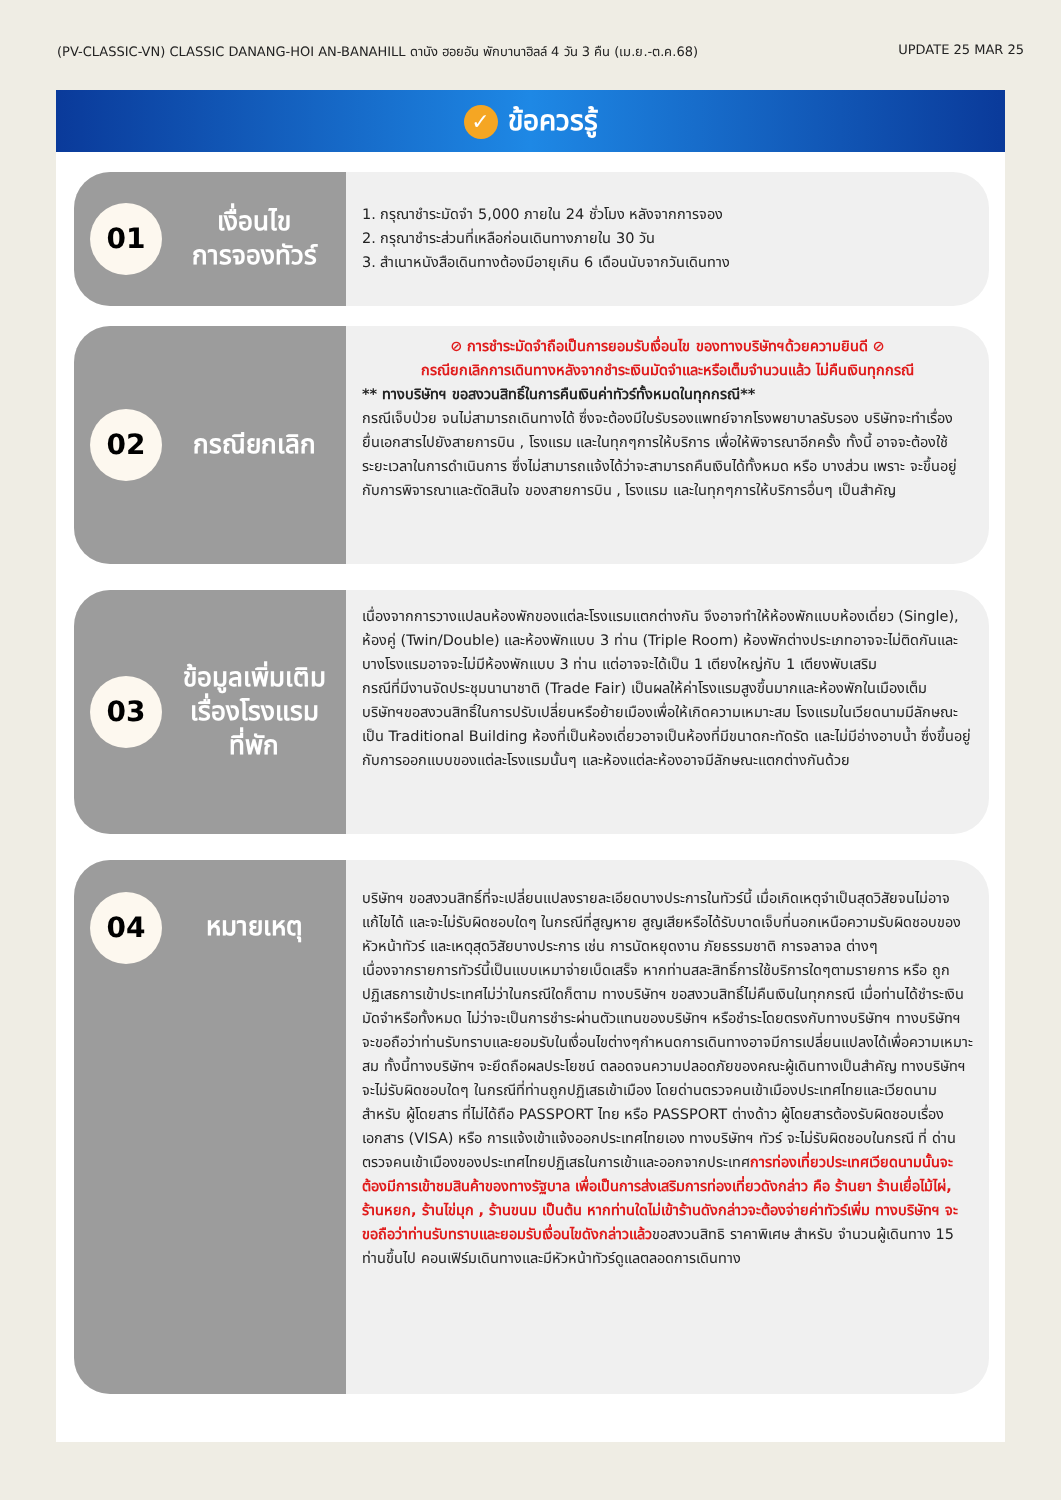(PV-CLASSIC-VN) CLASSIC DANANG-HOI AN-BANAHILL ดานัง ฮอยอัน พักบานาฮิลล์ 4 วัน 3 คืน (เม.ย.-ต.ค.68) UPDATE 25 MAR 25
✓ ข้อควรรู้
01
เงื่อนไข
การจองทัวร์
1. กรุณาชำระมัดจำ 5,000 ภายใน 24 ชั่วโมง หลังจากการจอง
2. กรุณาชำระส่วนที่เหลือก่อนเดินทางภายใน 30 วัน
3. สำเนาหนังสือเดินทางต้องมีอายุเกิน 6 เดือนนับจากวันเดินทาง
02
กรณียกเลิก
⊘ การชำระมัดจำถือเป็นการยอมรับเงื่อนไข ของทางบริษัทฯด้วยความยินดี ⊘
กรณียกเลิกการเดินทางหลังจากชำระเงินมัดจำและหรือเต็มจำนวนแล้ว ไม่คืนเงินทุกกรณี
** ทางบริษัทฯ ขอสงวนสิทธิ์ในการคืนเงินค่าทัวร์ทั้งหมดในทุกกรณี**
กรณีเจ็บป่วย จนไม่สามารถเดินทางได้ ซึ่งจะต้องมีใบรับรองแพทย์จากโรงพยาบาลรับรอง บริษัทจะทำเรื่อง ยื่นเอกสารไปยังสายการบิน , โรงแรม และในทุกๆการให้บริการ เพื่อให้พิจารณาอีกครั้ง ทั้งนี้ อาจจะต้องใช้ระยะเวลาในการดำเนินการ ซึ่งไม่สามารถแจ้งได้ว่าจะสามารถคืนเงินได้ทั้งหมด หรือ บางส่วน เพราะ จะขึ้นอยู่กับการพิจารณาและตัดสินใจ ของสายการบิน , โรงแรม และในทุกๆการให้บริการอื่นๆ เป็นสำคัญ
03
ข้อมูลเพิ่มเติม
เรื่องโรงแรม
ที่พัก
เนื่องจากการวางแปลนห้องพักของแต่ละโรงแรมแตกต่างกัน จึงอาจทำให้ห้องพักแบบห้องเดี่ยว (Single), ห้องคู่ (Twin/Double) และห้องพักแบบ 3 ท่าน (Triple Room) ห้องพักต่างประเภทอาจจะไม่ติดกันและบางโรงแรมอาจจะไม่มีห้องพักแบบ 3 ท่าน แต่อาจจะได้เป็น 1 เตียงใหญ่กับ 1 เตียงพับเสริม
กรณีที่มีงานจัดประชุมนานาชาติ (Trade Fair) เป็นผลให้ค่าโรงแรมสูงขึ้นมากและห้องพักในเมืองเต็ม บริษัทฯขอสงวนสิทธิ์ในการปรับเปลี่ยนหรือย้ายเมืองเพื่อให้เกิดความเหมาะสม โรงแรมในเวียดนามมีลักษณะเป็น Traditional Building ห้องที่เป็นห้องเดี่ยวอาจเป็นห้องที่มีขนาดกะทัดรัด และไม่มีอ่างอาบน้ำ ซึ่งขึ้นอยู่กับการออกแบบของแต่ละโรงแรมนั้นๆ และห้องแต่ละห้องอาจมีลักษณะแตกต่างกันด้วย
04
หมายเหตุ
บริษัทฯ ขอสงวนสิทธิ์ที่จะเปลี่ยนแปลงรายละเอียดบางประการในทัวร์นี้ เมื่อเกิดเหตุจำเป็นสุดวิสัยจนไม่อาจแก้ไขได้ และจะไม่รับผิดชอบใดๆ ในกรณีที่สูญหาย สูญเสียหรือได้รับบาดเจ็บที่นอกเหนือความรับผิดชอบของหัวหน้าทัวร์ และเหตุสุดวิสัยบางประการ เช่น การนัดหยุดงาน ภัยธรรมชาติ การจลาจล ต่างๆ
เนื่องจากรายการทัวร์นี้เป็นแบบเหมาจ่ายเบ็ดเสร็จ หากท่านสละสิทธิ์การใช้บริการใดๆตามรายการ หรือ ถูกปฏิเสธการเข้าประเทศไม่ว่าในกรณีใดก็ตาม ทางบริษัทฯ ขอสงวนสิทธิ์ไม่คืนเงินในทุกกรณี เมื่อท่านได้ชำระเงินมัดจำหรือทั้งหมด ไม่ว่าจะเป็นการชำระผ่านตัวแทนของบริษัทฯ หรือชำระโดยตรงกับทางบริษัทฯ ทางบริษัทฯ จะขอถือว่าท่านรับทราบและยอมรับในเงื่อนไขต่างๆกำหนดการเดินทางอาจมีการเปลี่ยนแปลงได้เพื่อความเหมาะสม ทั้งนี้ทางบริษัทฯ จะยึดถือผลประโยชน์ ตลอดจนความปลอดภัยของคณะผู้เดินทางเป็นสำคัญ ทางบริษัทฯ จะไม่รับผิดชอบใดๆ ในกรณีที่ท่านถูกปฏิเสธเข้าเมือง โดยด่านตรวจคนเข้าเมืองประเทศไทยและเวียดนามสำหรับ ผู้โดยสาร ที่ไม่ได้ถือ PASSPORT ไทย หรือ PASSPORT ต่างด้าว ผู้โดยสารต้องรับผิดชอบเรื่องเอกสาร (VISA) หรือ การแจ้งเข้าแจ้งออกประเทศไทยเอง ทางบริษัทฯ ทัวร์ จะไม่รับผิดชอบในกรณี ที่ ด่านตรวจคนเข้าเมืองของประเทศไทยปฏิเสธในการเข้าและออกจากประเทศการท่องเที่ยวประเทศเวียดนามนั้นจะต้องมีการเข้าชมสินค้าของทางรัฐบาล เพื่อเป็นการส่งเสริมการท่องเที่ยวดังกล่าว คือ ร้านยา ร้านเยื่อไม้ไผ่, ร้านหยก, ร้านไข่มุก , ร้านขนม เป็นต้น หากท่านใดไม่เข้าร้านดังกล่าวจะต้องจ่ายค่าทัวร์เพิ่ม ทางบริษัทฯ จะขอถือว่าท่านรับทราบและยอมรับเงื่อนไขดังกล่าวแล้วขอสงวนสิทธิ ราคาพิเศษ สำหรับ จำนวนผู้เดินทาง 15 ท่านขึ้นไป คอนเฟิร์มเดินทางและมีหัวหน้าทัวร์ดูแลตลอดการเดินทาง